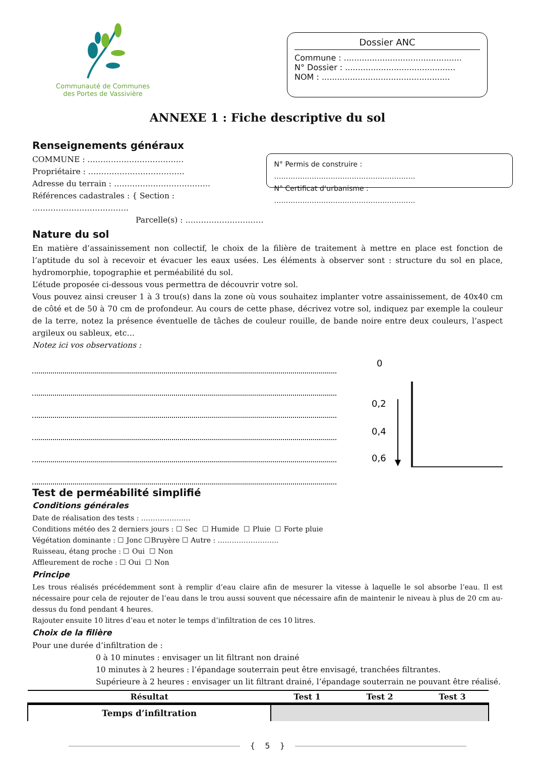Communauté de Communes
des Portes de Vassivière
Dossier ANC
Commune : ..............................................
N° Dossier : ...........................................
NOM : ..................................................
ANNEXE 1 : Fiche descriptive du sol
Renseignements généraux
COMMUNE : …………………………….…
Propriétaire : ……………………………….
Adresse du terrain : ……………………………….
Références cadastrales : { Section : ……………………………….
Parcelle(s) : …………………………
N° Permis de construire : ……………………………………………………
N° Certificat d’urbanisme : ……………………………………………………
Nature du sol
En matière d’assainissement non collectif, le choix de la filière de traitement à mettre en place est fonction de l’aptitude du sol à recevoir et évacuer les eaux usées. Les éléments à observer sont : structure du sol en place, hydromorphie, topographie et perméabilité du sol.
L’étude proposée ci-dessous vous permettra de découvrir votre sol.
Vous pouvez ainsi creuser 1 à 3 trou(s) dans la zone où vous souhaitez implanter votre assainissement, de 40x40 cm de côté et de 50 à 70 cm de profondeur. Au cours de cette phase, décrivez votre sol, indiquez par exemple la couleur de la terre, notez la présence éventuelle de tâches de couleur rouille, de bande noire entre deux couleurs, l’aspect argileux ou sableux, etc…
Notez ici vos observations :
0
0,2
0,4
0,6
Test de perméabilité simplifié
Conditions générales
Date de réalisation des tests : …………………
Conditions météo des 2 derniers jours : ☐ Sec ☐ Humide ☐ Pluie ☐ Forte pluie
Végétation dominante : ☐ Jonc ☐Bruyère ☐ Autre : ……………………..
Ruisseau, étang proche : ☐ Oui ☐ Non
Affleurement de roche : ☐ Oui ☐ Non
Principe
Les trous réalisés précédemment sont à remplir d’eau claire afin de mesurer la vitesse à laquelle le sol absorbe l’eau. Il est nécessaire pour cela de rejouter de l’eau dans le trou aussi souvent que nécessaire afin de maintenir le niveau à plus de 20 cm au-dessus du fond pendant 4 heures.
Rajouter ensuite 10 litres d’eau et noter le temps d’infiltration de ces 10 litres.
Choix de la filière
Pour une durée d’infiltration de :
0 à 10 minutes : envisager un lit filtrant non drainé
10 minutes à 2 heures : l’épandage souterrain peut être envisagé, tranchées filtrantes.
Supérieure à 2 heures : envisager un lit filtrant drainé, l’épandage souterrain ne pouvant être réalisé.
| Résultat | Test 1 | Test 2 | Test 3 |
| --- | --- | --- | --- |
| Temps d’infiltration | | | |
{ 5 }